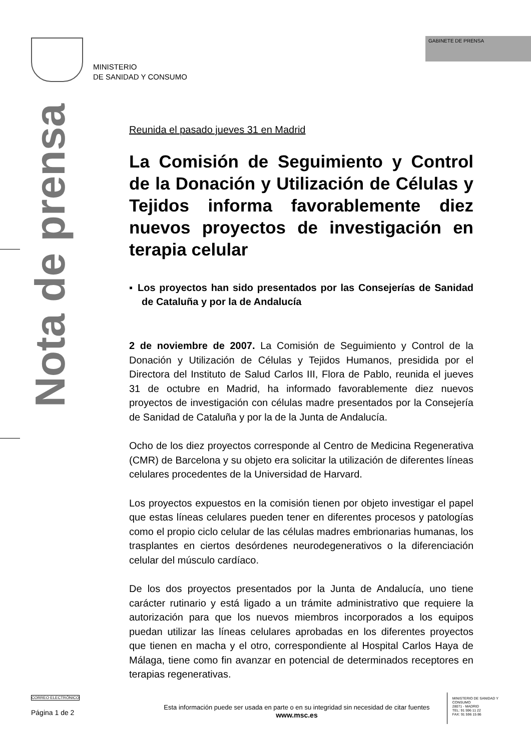GABINETE DE PRENSA
MINISTERIO
DE SANIDAD Y CONSUMO
Nota de prensa
Reunida el pasado jueves 31 en Madrid
La Comisión de Seguimiento y Control de la Donación y Utilización de Células y Tejidos informa favorablemente diez nuevos proyectos de investigación en terapia celular
▪ Los proyectos han sido presentados por las Consejerías de Sanidad de Cataluña y por la de Andalucía
2 de noviembre de 2007. La Comisión de Seguimiento y Control de la Donación y Utilización de Células y Tejidos Humanos, presidida por el Directora del Instituto de Salud Carlos III, Flora de Pablo, reunida el jueves 31 de octubre en Madrid, ha informado favorablemente diez nuevos proyectos de investigación con células madre presentados por la Consejería de Sanidad de Cataluña y por la de la Junta de Andalucía.
Ocho de los diez proyectos corresponde al Centro de Medicina Regenerativa (CMR) de Barcelona y su objeto era solicitar la utilización de diferentes líneas celulares procedentes de la Universidad de Harvard.
Los proyectos expuestos en la comisión tienen por objeto investigar el papel que estas líneas celulares pueden tener en diferentes procesos y patologías como el propio ciclo celular de las células madres embrionarias humanas, los trasplantes en ciertos desórdenes neurodegenerativos o la diferenciación celular del músculo cardíaco.
De los dos proyectos presentados por la Junta de Andalucía, uno tiene carácter rutinario y está ligado a un trámite administrativo que requiere la autorización para que los nuevos miembros incorporados a los equipos puedan utilizar las líneas celulares aprobadas en los diferentes proyectos que tienen en macha y el otro, correspondiente al Hospital Carlos Haya de Málaga, tiene como fin avanzar en potencial de determinados receptores en terapias regenerativas.
CORREO ELECTRÓNICO
Página 1 de 2
Esta información puede ser usada en parte o en su integridad sin necesidad de citar fuentes
www.msc.es
MINISTERIO DE SANIDAD Y CONSUMO
28071 - MADRID
TEL: 91 596 11 22
FAX: 91 596 15 86